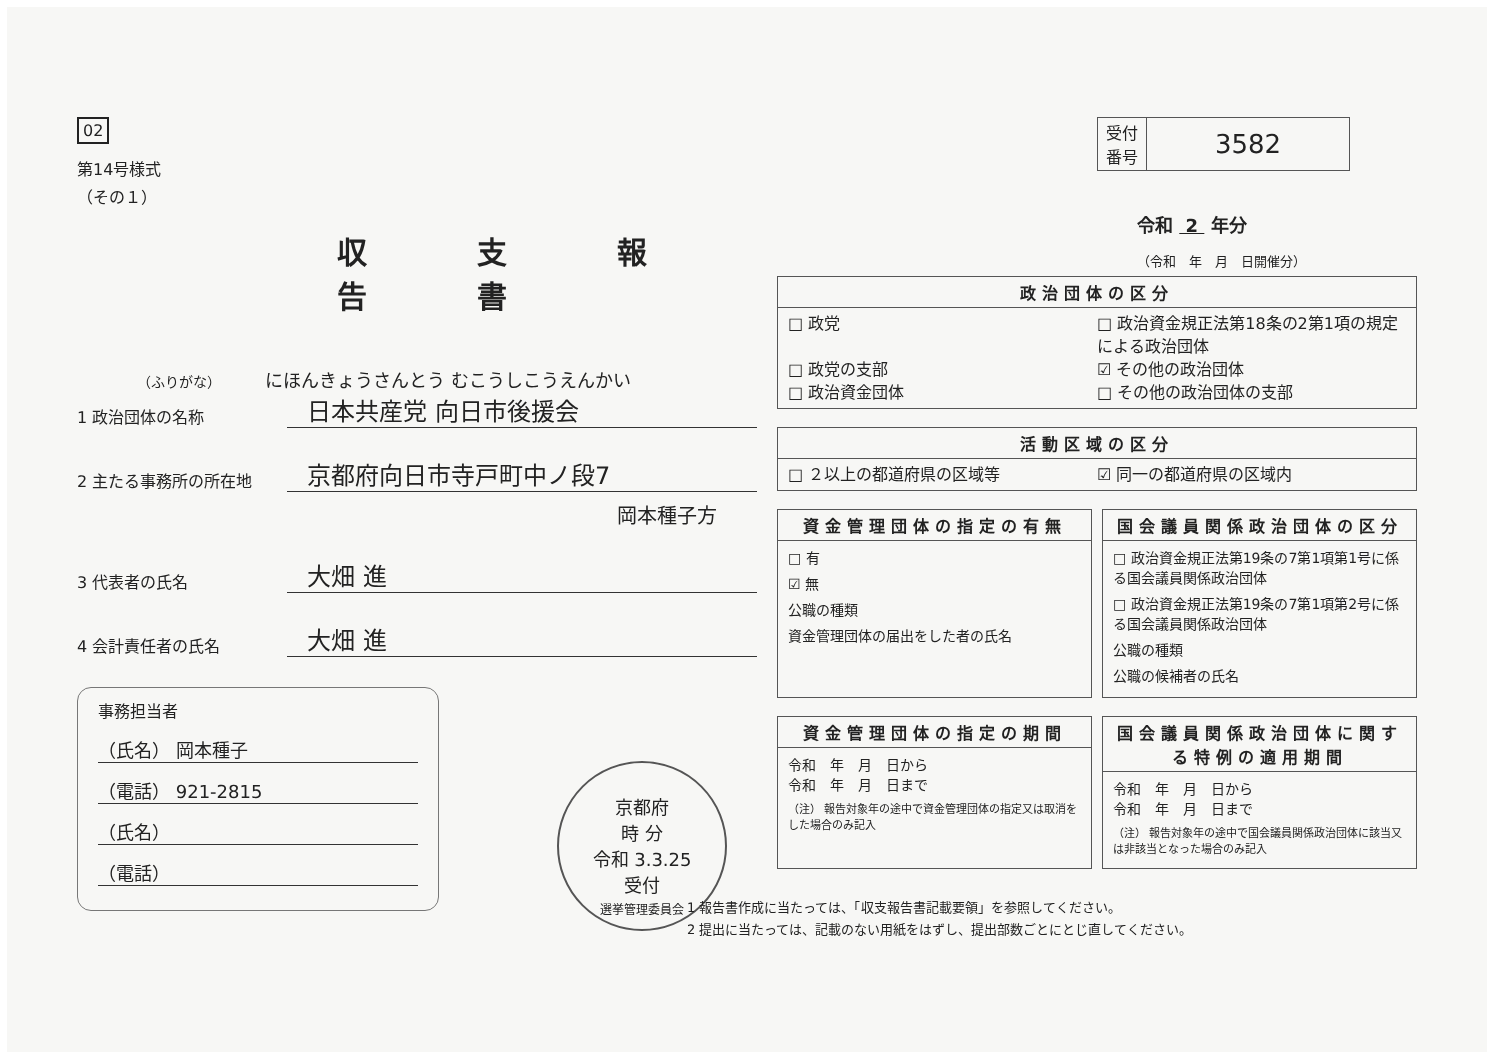02
第14号様式
（その１）
収支報告書
（ふりがな） にほんきょうさんとう むこうしこうえんかい
1 政治団体の名称 日本共産党 向日市後援会
2 主たる事務所の所在地 京都府向日市寺戸町中ノ段7
岡本種子方
3 代表者の氏名 大畑 進
4 会計責任者の氏名 大畑 進
事務担当者
（氏名） 岡本種子
（電話） 921-2815
（氏名）
（電話）
京都府
時 分
令和 3.3.25
受付
選挙管理委員会
| 受付 番号 | 3582 |
令和 2 年分
（令和　年　月　日開催分）
政治団体の区分
□ 政党 □ 政治資金規正法第18条の2第1項の規定による政治団体 □ 政党の支部 ☑ その他の政治団体 □ 政治資金団体 □ その他の政治団体の支部
活動区域の区分
□ ２以上の都道府県の区域等 ☑ 同一の都道府県の区域内
資金管理団体の指定の有無
□ 有
☑ 無
公職の種類
資金管理団体の届出をした者の氏名
国会議員関係政治団体の区分
□ 政治資金規正法第19条の7第1項第1号に係る国会議員関係政治団体
□ 政治資金規正法第19条の7第1項第2号に係る国会議員関係政治団体
公職の種類
公職の候補者の氏名
資金管理団体の指定の期間
令和　年　月　日から
令和　年　月　日まで
（注） 報告対象年の途中で資金管理団体の指定又は取消をした場合のみ記入
国会議員関係政治団体に関する特例の適用期間
令和　年　月　日から
令和　年　月　日まで
（注） 報告対象年の途中で国会議員関係政治団体に該当又は非該当となった場合のみ記入
1 報告書作成に当たっては、「収支報告書記載要領」を参照してください。
2 提出に当たっては、記載のない用紙をはずし、提出部数ごとにとじ直してください。